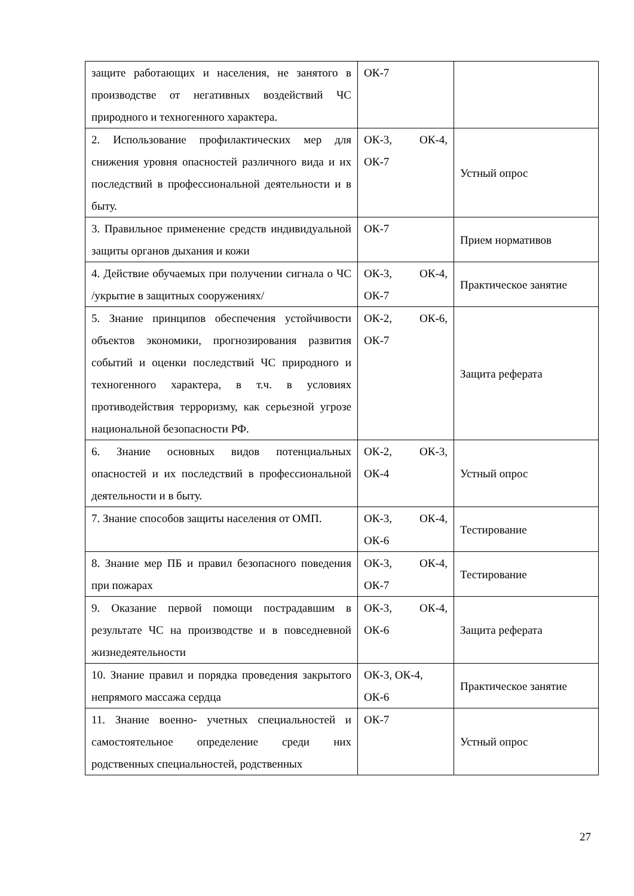| защите работающих и населения, не занятого в производстве от негативных воздействий ЧС природного и техногенного характера. | ОК-7 | |
| 2. Использование профилактических мер для снижения уровня опасностей различного вида и их последствий в профессиональной деятельности и в быту. | ОК-3, ОК-4, ОК-7 | Устный опрос |
| 3. Правильное применение средств индивидуальной защиты органов дыхания и кожи | ОК-7 | Прием нормативов |
| 4. Действие обучаемых при получении сигнала о ЧС /укрытие в защитных сооружениях/ | ОК-3, ОК-4, ОК-7 | Практическое занятие |
| 5. Знание принципов обеспечения устойчивости объектов экономики, прогнозирования развития событий и оценки последствий ЧС природного и техногенного характера, в т.ч. в условиях противодействия терроризму, как серьезной угрозе национальной безопасности РФ. | ОК-2, ОК-6, ОК-7 | Защита реферата |
| 6. Знание основных видов потенциальных опасностей и их последствий в профессиональной деятельности и в быту. | ОК-2, ОК-3, ОК-4 | Устный опрос |
| 7. Знание способов защиты населения от ОМП. | ОК-3, ОК-4, ОК-6 | Тестирование |
| 8. Знание мер ПБ и правил безопасного поведения при пожарах | ОК-3, ОК-4, ОК-7 | Тестирование |
| 9. Оказание первой помощи пострадавшим в результате ЧС на производстве и в повседневной жизнедеятельности | ОК-3, ОК-4, ОК-6 | Защита реферата |
| 10. Знание правил и порядка проведения закрытого непрямого массажа сердца | ОК-3, ОК-4, ОК-6 | Практическое занятие |
| 11. Знание военно- учетных специальностей и самостоятельное определение среди них родственных специальностей, родственных | ОК-7 | Устный опрос |
27